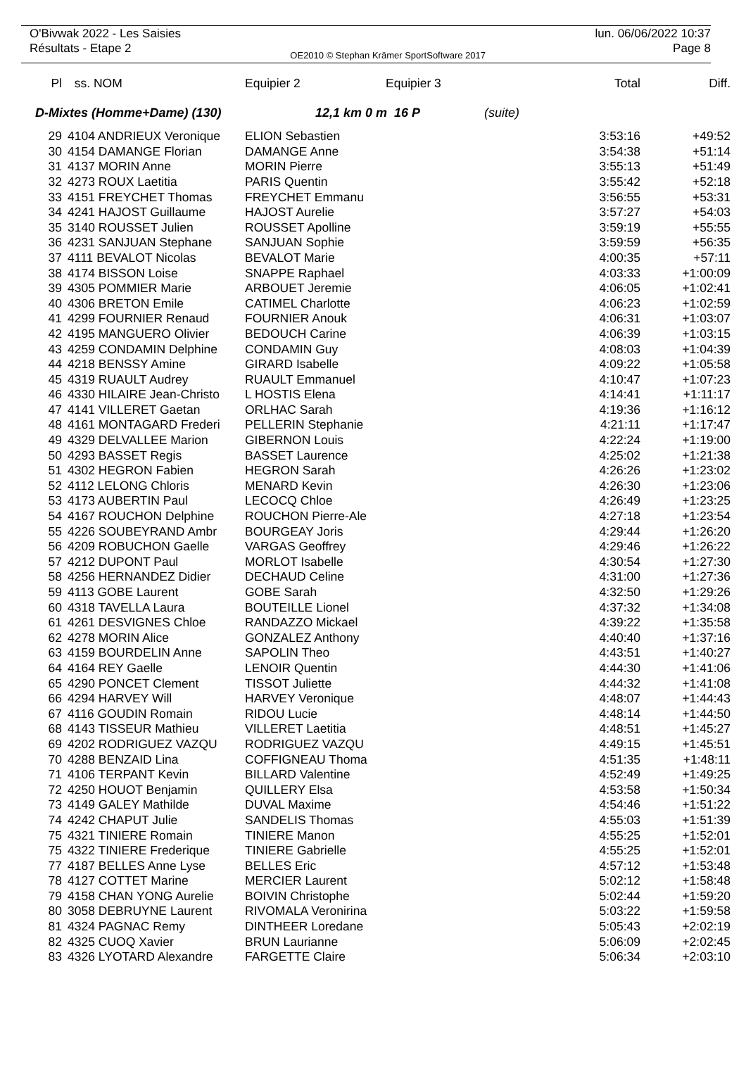O'Bivwak 2022 - Les Saisies
Résultats - Etape 2
OE2010 © Stephan Krämer SportSoftware 2017
lun. 06/06/2022 10:37
Page 8
| Pl | ss. NOM | Equipier 2 | Equipier 3 | | Total | Diff. |
| --- | --- | --- | --- | --- | --- | --- |
| D-Mixtes (Homme+Dame) (130) | | 12,1 km 0 m 16 P | | (suite) | | |
| 29 | 4104 ANDRIEUX Veronique | ELION Sebastien | | | 3:53:16 | +49:52 |
| 30 | 4154 DAMANGE Florian | DAMANGE Anne | | | 3:54:38 | +51:14 |
| 31 | 4137 MORIN Anne | MORIN Pierre | | | 3:55:13 | +51:49 |
| 32 | 4273 ROUX Laetitia | PARIS Quentin | | | 3:55:42 | +52:18 |
| 33 | 4151 FREYCHET Thomas | FREYCHET Emmanu | | | 3:56:55 | +53:31 |
| 34 | 4241 HAJOST Guillaume | HAJOST Aurelie | | | 3:57:27 | +54:03 |
| 35 | 3140 ROUSSET Julien | ROUSSET Apolline | | | 3:59:19 | +55:55 |
| 36 | 4231 SANJUAN Stephane | SANJUAN Sophie | | | 3:59:59 | +56:35 |
| 37 | 4111 BEVALOT Nicolas | BEVALOT Marie | | | 4:00:35 | +57:11 |
| 38 | 4174 BISSON Loise | SNAPPE Raphael | | | 4:03:33 | +1:00:09 |
| 39 | 4305 POMMIER Marie | ARBOUET Jeremie | | | 4:06:05 | +1:02:41 |
| 40 | 4306 BRETON Emile | CATIMEL Charlotte | | | 4:06:23 | +1:02:59 |
| 41 | 4299 FOURNIER Renaud | FOURNIER Anouk | | | 4:06:31 | +1:03:07 |
| 42 | 4195 MANGUERO Olivier | BEDOUCH Carine | | | 4:06:39 | +1:03:15 |
| 43 | 4259 CONDAMIN Delphine | CONDAMIN Guy | | | 4:08:03 | +1:04:39 |
| 44 | 4218 BENSSY Amine | GIRARD Isabelle | | | 4:09:22 | +1:05:58 |
| 45 | 4319 RUAULT Audrey | RUAULT Emmanuel | | | 4:10:47 | +1:07:23 |
| 46 | 4330 HILAIRE Jean-Christo | L HOSTIS Elena | | | 4:14:41 | +1:11:17 |
| 47 | 4141 VILLERET Gaetan | ORLHAC Sarah | | | 4:19:36 | +1:16:12 |
| 48 | 4161 MONTAGARD Frederi | PELLERIN Stephanie | | | 4:21:11 | +1:17:47 |
| 49 | 4329 DELVALLEE Marion | GIBERNON Louis | | | 4:22:24 | +1:19:00 |
| 50 | 4293 BASSET Regis | BASSET Laurence | | | 4:25:02 | +1:21:38 |
| 51 | 4302 HEGRON Fabien | HEGRON Sarah | | | 4:26:26 | +1:23:02 |
| 52 | 4112 LELONG Chloris | MENARD Kevin | | | 4:26:30 | +1:23:06 |
| 53 | 4173 AUBERTIN Paul | LECOCQ Chloe | | | 4:26:49 | +1:23:25 |
| 54 | 4167 ROUCHON Delphine | ROUCHON Pierre-Ale | | | 4:27:18 | +1:23:54 |
| 55 | 4226 SOUBEYRAND Ambr | BOURGEAY Joris | | | 4:29:44 | +1:26:20 |
| 56 | 4209 ROBUCHON Gaelle | VARGAS Geoffrey | | | 4:29:46 | +1:26:22 |
| 57 | 4212 DUPONT Paul | MORLOT Isabelle | | | 4:30:54 | +1:27:30 |
| 58 | 4256 HERNANDEZ Didier | DECHAUD Celine | | | 4:31:00 | +1:27:36 |
| 59 | 4113 GOBE Laurent | GOBE Sarah | | | 4:32:50 | +1:29:26 |
| 60 | 4318 TAVELLA Laura | BOUTEILLE Lionel | | | 4:37:32 | +1:34:08 |
| 61 | 4261 DESVIGNES Chloe | RANDAZZO Mickael | | | 4:39:22 | +1:35:58 |
| 62 | 4278 MORIN Alice | GONZALEZ Anthony | | | 4:40:40 | +1:37:16 |
| 63 | 4159 BOURDELIN Anne | SAPOLIN Theo | | | 4:43:51 | +1:40:27 |
| 64 | 4164 REY Gaelle | LENOIR Quentin | | | 4:44:30 | +1:41:06 |
| 65 | 4290 PONCET Clement | TISSOT Juliette | | | 4:44:32 | +1:41:08 |
| 66 | 4294 HARVEY Will | HARVEY Veronique | | | 4:48:07 | +1:44:43 |
| 67 | 4116 GOUDIN Romain | RIDOU Lucie | | | 4:48:14 | +1:44:50 |
| 68 | 4143 TISSEUR Mathieu | VILLERET Laetitia | | | 4:48:51 | +1:45:27 |
| 69 | 4202 RODRIGUEZ VAZQU | RODRIGUEZ VAZQU | | | 4:49:15 | +1:45:51 |
| 70 | 4288 BENZAID Lina | COFFIGNEAU Thoma | | | 4:51:35 | +1:48:11 |
| 71 | 4106 TERPANT Kevin | BILLARD Valentine | | | 4:52:49 | +1:49:25 |
| 72 | 4250 HOUOT Benjamin | QUILLERY Elsa | | | 4:53:58 | +1:50:34 |
| 73 | 4149 GALEY Mathilde | DUVAL Maxime | | | 4:54:46 | +1:51:22 |
| 74 | 4242 CHAPUT Julie | SANDELIS Thomas | | | 4:55:03 | +1:51:39 |
| 75 | 4321 TINIERE Romain | TINIERE Manon | | | 4:55:25 | +1:52:01 |
| 75 | 4322 TINIERE Frederique | TINIERE Gabrielle | | | 4:55:25 | +1:52:01 |
| 77 | 4187 BELLES Anne Lyse | BELLES Eric | | | 4:57:12 | +1:53:48 |
| 78 | 4127 COTTET Marine | MERCIER Laurent | | | 5:02:12 | +1:58:48 |
| 79 | 4158 CHAN YONG Aurelie | BOIVIN Christophe | | | 5:02:44 | +1:59:20 |
| 80 | 3058 DEBRUYNE Laurent | RIVOMALA Veronirina | | | 5:03:22 | +1:59:58 |
| 81 | 4324 PAGNAC Remy | DINTHEER Loredane | | | 5:05:43 | +2:02:19 |
| 82 | 4325 CUOQ Xavier | BRUN Laurianne | | | 5:06:09 | +2:02:45 |
| 83 | 4326 LYOTARD Alexandre | FARGETTE Claire | | | 5:06:34 | +2:03:10 |